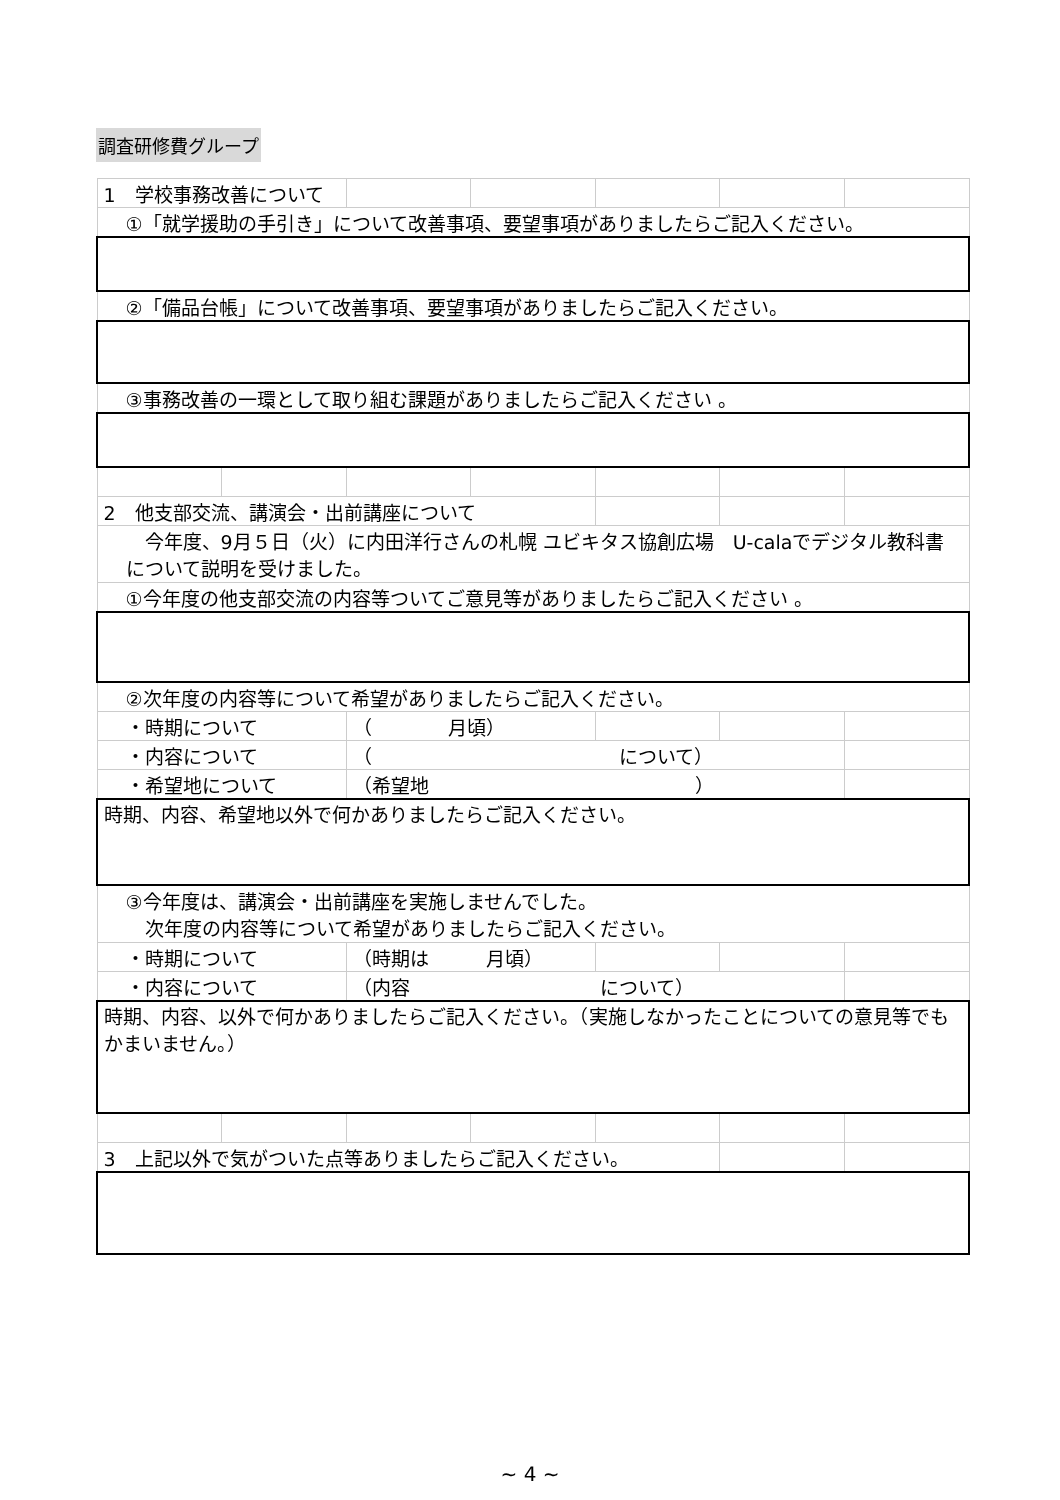調査研修費グループ
| 1 学校事務改善について | | | | | | |
| ①「就学援助の手引き」について改善事項、要望事項がありましたらご記入ください。 | | | | | | |
| ②「備品台帳」について改善事項、要望事項がありましたらご記入ください。 | | | | | | |
| ③事務改善の一環として取り組む課題がありましたらご記入ください 。 | | | | | | |
| 2 他支部交流、講演会・出前講座について | | | | | | |
| 今年度、9月５日（火）に内田洋行さんの札幌 ユビキタス協創広場 U-calaでデジタル教科書について説明を受けました。 | | | | | | |
| ①今年度の他支部交流の内容等ついてご意見等がありましたらご記入ください 。 | | | | | | |
| ②次年度の内容等について希望がありましたらご記入ください。 | | | | | | |
| ・時期について | | （ 月頃） | | | | |
| ・内容について | | （ について） | | | | |
| ・希望地について | | （希望地 ） | | | | |
| 時期、内容、希望地以外で何かありましたらご記入ください。 | | | | | | |
| ③今年度は、講演会・出前講座を実施しませんでした。 次年度の内容等について希望がありましたらご記入ください。 | | | | | | |
| ・時期について | | （時期は 月頃） | | | | |
| ・内容について | | （内容 について） | | | | |
| 時期、内容、以外で何かありましたらご記入ください。（実施しなかったことについての意見等でもかまいません。） | | | | | | |
| 3 上記以外で気がついた点等ありましたらご記入ください。 | | | | | | |
~ 4 ~